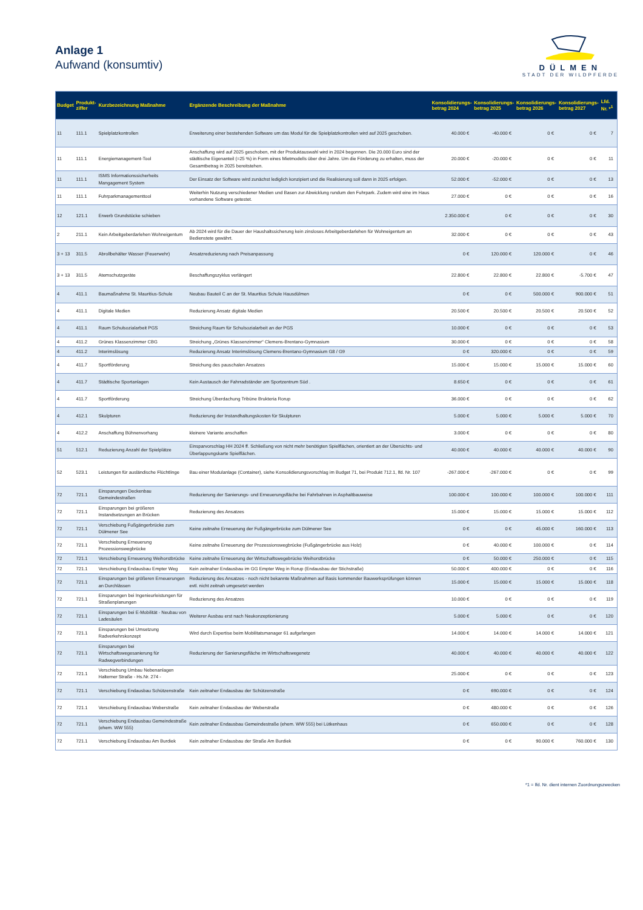Anlage 1
Aufwand (konsumtiv)
DÜLMEN
STADT DER WILDPFERDE
| Budget | Produkt- ziffer | Kurzbezeichnung Maßnahme | Ergänzende Beschreibung der Maßnahme | Konsolidierungs- betrag 2024 | Konsolidierungs- betrag 2025 | Konsolidierungs- betrag 2026 | Konsolidierungs- betrag 2027 | Lfd. Nr. *<sup>1</sup> |
| --- | --- | --- | --- | --- | --- | --- | --- | --- |
| 11 | 111.1 | Spielplatzkontrollen | Erweiterung einer bestehenden Software um das Modul für die Spielplatzkontrollen wird auf 2025 geschoben. | 40.000 € | -40.000 € | 0 € | 0 € | 7 |
| 11 | 111.1 | Energiemanagement-Tool | Anschaffung wird auf 2025 geschoben, mit der Produktauswahl wird in 2024 begonnen. Die 20.000 Euro sind der städtische Eigenanteil (=25 %) in Form eines Mietmodells über drei Jahre. Um die Förderung zu erhalten, muss der Gesamtbetrag in 2025 bereitstehen. | 20.000 € | -20.000 € | 0 € | 0 € | 11 |
| 11 | 111.1 | ISMS Informationssicherheits Mangagement System | Der Einsatz der Software wird zunächst lediglich konzipiert und die Realisierung soll dann in 2025 erfolgen. | 52.000 € | -52.000 € | 0 € | 0 € | 13 |
| 11 | 111.1 | Fuhrparkmanagementtool | Weiterhin Nutzung verschiedener Medien und Basen zur Abwicklung rundum den Fuhrpark. Zudem wird eine im Haus vorhandene Software getestet. | 27.000 € | 0 € | 0 € | 0 € | 16 |
| 12 | 121.1 | Erwerb Grundstücke schieben | | 2.350.000 € | 0 € | 0 € | 0 € | 30 |
| 2 | 211.1 | Kein Arbeitgeberdarlehen Wohneigentum | Ab 2024 wird für die Dauer der Haushaltssicherung kein zinsloses Arbeitgeberdarlehen für Wohneigentum an Bedienstete gewährt. | 32.000 € | 0 € | 0 € | 0 € | 43 |
| 3 + 13 | 311.5 | Abrollbehälter Wasser (Feuerwehr) | Ansatzreduzierung nach Preisanpassung | 0 € | 120.000 € | 120.000 € | 0 € | 46 |
| 3 + 13 | 311.5 | Atemschutzgeräte | Beschaffungszyklus verlängert | 22.800 € | 22.800 € | 22.800 € | -5.700 € | 47 |
| 4 | 411.1 | Baumaßnahme St. Mauritius-Schule | Neubau Bauteil C an der St. Mauritius Schule Hausdülmen | 0 € | 0 € | 500.000 € | 900.000 € | 51 |
| 4 | 411.1 | Digitale Medien | Reduzierung Ansatz digitale Medien | 20.500 € | 20.500 € | 20.500 € | 20.500 € | 52 |
| 4 | 411.1 | Raum Schulsozialarbeit PGS | Streichung Raum für Schulsozialarbeit an der PGS | 10.000 € | 0 € | 0 € | 0 € | 53 |
| 4 | 411.2 | Grünes Klassenzimmer CBG | Streichung „Grünes Klassenzimmer“ Clemens-Brentano-Gymnasium | 30.000 € | 0 € | 0 € | 0 € | 58 |
| 4 | 411.2 | Interimslösung | Reduzierung Ansatz Interimslösung Clemens-Brentano-Gymnasium G8 / G9 | 0 € | 320.000 € | 0 € | 0 € | 59 |
| 4 | 411.7 | Sportförderung | Streichung des pauschalen Ansatzes | 15.000 € | 15.000 € | 15.000 € | 15.000 € | 60 |
| 4 | 411.7 | Städtische Sportanlagen | Kein Austausch der Fahrradständer am Sportzentrum Süd . | 8.650 € | 0 € | 0 € | 0 € | 61 |
| 4 | 411.7 | Sportförderung | Streichung Überdachung Tribüne Brukteria Rorup | 36.000 € | 0 € | 0 € | 0 € | 62 |
| 4 | 412.1 | Skulpturen | Reduzierung der Instandhaltungskosten für Skulpturen | 5.000 € | 5.000 € | 5.000 € | 5.000 € | 70 |
| 4 | 412.2 | Anschaffung Bühnenvorhang | kleinere Variante anschaffen | 3.000 € | 0 € | 0 € | 0 € | 80 |
| 51 | 512.1 | Reduzierung Anzahl der Spielplätze | Einsparvorschlag HH 2024 ff. Schließung von nicht mehr benötigten Spielflächen, orientiert an der Übersichts- und Überlappungskarte Spielflächen. | 40.000 € | 40.000 € | 40.000 € | 40.000 € | 90 |
| 52 | 523.1 | Leistungen für ausländische Flüchtlinge | Bau einer Modulanlage (Container), siehe Konsolidierungsvorschlag im Budget 71, bei Produkt 712.1, lfd. Nr. 107 | -267.000 € | -267.000 € | 0 € | 0 € | 99 |
| 72 | 721.1 | Einsparungen Deckenbau Gemeindestraßen | Reduzierung der Sanierungs- und Erneuerungsfläche bei Fahrbahnen in Asphaltbauweise | 100.000 € | 100.000 € | 100.000 € | 100.000 € | 111 |
| 72 | 721.1 | Einsparungen bei größeren Instandsetzungen an Brücken | Reduzierung des Ansatzes | 15.000 € | 15.000 € | 15.000 € | 15.000 € | 112 |
| 72 | 721.1 | Verschiebung Fußgängerbrücke zum Dülmener See | Keine zeitnahe Erneuerung der Fußgängerbrücke zum Dülmener See | 0 € | 0 € | 45.000 € | 160.000 € | 113 |
| 72 | 721.1 | Verschiebung Erneuerung Prozessionswegbrücke | Keine zeitnahe Erneuerung der Prozessionswegbrücke (Fußgängerbrücke aus Holz) | 0 € | 40.000 € | 100.000 € | 0 € | 114 |
| 72 | 721.1 | Verschiebung Erneuerung Weihorstbrücke | Keine zeitnahe Erneuerung der Wirtschaftswegebrücke Weihorstbrücke | 0 € | 50.000 € | 250.000 € | 0 € | 115 |
| 72 | 721.1 | Verschiebung Endausbau Empter Weg | Kein zeitnaher Endausbau im GG Empter Weg in Rorup (Endausbau der Stichstraße) | 50.000 € | 400.000 € | 0 € | 0 € | 116 |
| 72 | 721.1 | Einsparungen bei größeren Erneuerungen an Durchlässen | Reduzierung des Ansatzes - noch nicht bekannte Maßnahmen auf Basis kommender Bauwerksprüfungen können evtl. nicht zeitnah umgesetzt werden | 15.000 € | 15.000 € | 15.000 € | 15.000 € | 118 |
| 72 | 721.1 | Einsparungen bei Ingenieurleistungen für Straßenplanungen | Reduzierung des Ansatzes | 10.000 € | 0 € | 0 € | 0 € | 119 |
| 72 | 721.1 | Einsparungen bei E-Mobilität - Neubau von Ladesäulen | Weiterer Ausbau erst nach Neukonzeptionierung | 5.000 € | 5.000 € | 0 € | 0 € | 120 |
| 72 | 721.1 | Einsparungen bei Umsetzung Radverkehrskonzept | Wird durch Expertise beim Mobilitatsmanager 61 aufgefangen | 14.000 € | 14.000 € | 14.000 € | 14.000 € | 121 |
| 72 | 721.1 | Einsparungen bei Wirtschaftswegesanierung für Radwegverbindungen | Reduzierung der Sanierungsfläche im Wirtschaftswegenetz | 40.000 € | 40.000 € | 40.000 € | 40.000 € | 122 |
| 72 | 721.1 | Verschiebung Umbau Nebenanlagen Halterner Straße - Hs.Nr. 274 - | | 25.000 € | 0 € | 0 € | 0 € | 123 |
| 72 | 721.1 | Verschiebung Endausbau Schützenstraße | Kein zeitnaher Endausbau der Schützenstraße | 0 € | 690.000 € | 0 € | 0 € | 124 |
| 72 | 721.1 | Verschiebung Endausbau Weberstraße | Kein zeitnaher Endausbau der Weberstraße | 0 € | 480.000 € | 0 € | 0 € | 126 |
| 72 | 721.1 | Verschiebung Endausbau Gemeindestraße (ehem. WW 555) | Kein zeitnaher Endausbau Gemeindestraße (ehem. WW 555) bei Lütkenhaus | 0 € | 650.000 € | 0 € | 0 € | 128 |
| 72 | 721.1 | Verschiebung Endausbau Am Burdiek | Kein zeitnaher Endausbau der Straße Am Burdiek | 0 € | 0 € | 90.000 € | 760.000 € | 130 |
*1 = lfd. Nr. dient internen Zuordnungszwecken